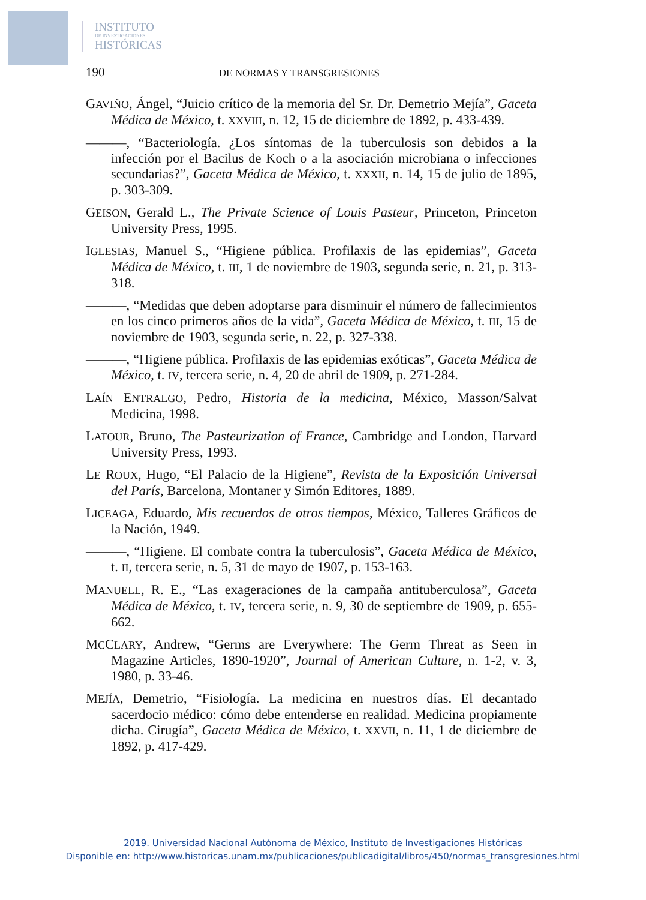INSTITUTO
DE INVESTIGACIONES
HISTÓRICAS
190 DE NORMAS Y TRANSGRESIONES
GAVIÑO, Ángel, “Juicio crítico de la memoria del Sr. Dr. Demetrio Mejía”, Gaceta Médica de México, t. XXVIII, n. 12, 15 de diciembre de 1892, p. 433-439.
———, “Bacteriología. ¿Los síntomas de la tuberculosis son debidos a la infección por el Bacilus de Koch o a la asociación microbiana o infecciones secundarias?”, Gaceta Médica de México, t. XXXII, n. 14, 15 de julio de 1895, p. 303-309.
GEISON, Gerald L., The Private Science of Louis Pasteur, Princeton, Princeton University Press, 1995.
IGLESIAS, Manuel S., “Higiene pública. Profilaxis de las epidemias”, Gaceta Médica de México, t. III, 1 de noviembre de 1903, segunda serie, n. 21, p. 313-318.
———, “Medidas que deben adoptarse para disminuir el número de fallecimientos en los cinco primeros años de la vida”, Gaceta Médica de México, t. III, 15 de noviembre de 1903, segunda serie, n. 22, p. 327-338.
———, “Higiene pública. Profilaxis de las epidemias exóticas”, Gaceta Médica de México, t. IV, tercera serie, n. 4, 20 de abril de 1909, p. 271-284.
LAÍN ENTRALGO, Pedro, Historia de la medicina, México, Masson/Salvat Medicina, 1998.
LATOUR, Bruno, The Pasteurization of France, Cambridge and London, Harvard University Press, 1993.
LE ROUX, Hugo, “El Palacio de la Higiene”, Revista de la Exposición Universal del París, Barcelona, Montaner y Simón Editores, 1889.
LICEAGA, Eduardo, Mis recuerdos de otros tiempos, México, Talleres Gráficos de la Nación, 1949.
———, “Higiene. El combate contra la tuberculosis”, Gaceta Médica de México, t. II, tercera serie, n. 5, 31 de mayo de 1907, p. 153-163.
MANUELL, R. E., “Las exageraciones de la campaña antituberculosa”, Gaceta Médica de México, t. IV, tercera serie, n. 9, 30 de septiembre de 1909, p. 655-662.
MCCLARY, Andrew, “Germs are Everywhere: The Germ Threat as Seen in Magazine Articles, 1890-1920”, Journal of American Culture, n. 1-2, v. 3, 1980, p. 33-46.
MEJÍA, Demetrio, “Fisiología. La medicina en nuestros días. El decantado sacerdocio médico: cómo debe entenderse en realidad. Medicina propiamente dicha. Cirugía”, Gaceta Médica de México, t. XXVII, n. 11, 1 de diciembre de 1892, p. 417-429.
2019. Universidad Nacional Autónoma de México, Instituto de Investigaciones Históricas
Disponible en: http://www.historicas.unam.mx/publicaciones/publicadigital/libros/450/normas_transgresiones.html